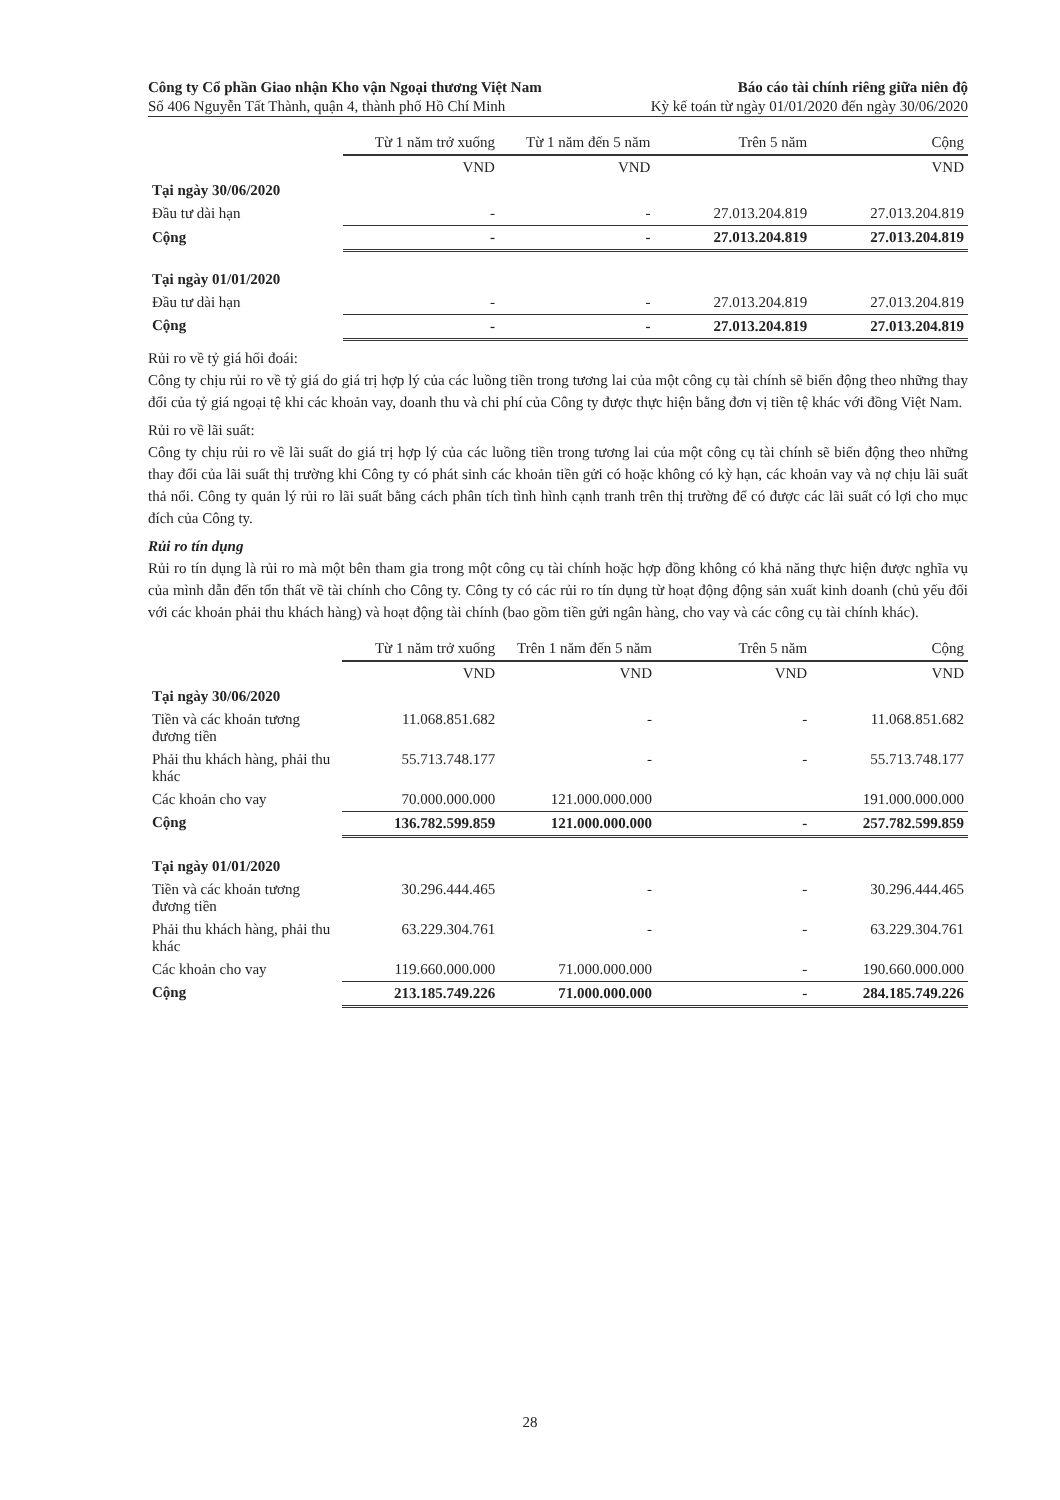Công ty Cổ phần Giao nhận Kho vận Ngoại thương Việt Nam
Số 406 Nguyễn Tất Thành, quận 4, thành phố Hồ Chí Minh
Báo cáo tài chính riêng giữa niên độ
Kỳ kế toán từ ngày 01/01/2020 đến ngày 30/06/2020
| | Từ 1 năm trở xuống | Từ 1 năm đến 5 năm | Trên 5 năm | Cộng |
| | VND | VND | | VND |
| Tại ngày 30/06/2020 | | | | |
| Đầu tư dài hạn | - | - | 27.013.204.819 | 27.013.204.819 |
| Cộng | - | - | 27.013.204.819 | 27.013.204.819 |
| Tại ngày 01/01/2020 | | | | |
| Đầu tư dài hạn | - | - | 27.013.204.819 | 27.013.204.819 |
| Cộng | - | - | 27.013.204.819 | 27.013.204.819 |
Rủi ro về tỷ giá hối đoái:
Công ty chịu rủi ro về tỷ giá do giá trị hợp lý của các luồng tiền trong tương lai của một công cụ tài chính sẽ biến động theo những thay đổi của tỷ giá ngoại tệ khi các khoản vay, doanh thu và chi phí của Công ty được thực hiện bằng đơn vị tiền tệ khác với đồng Việt Nam.
Rủi ro về lãi suất:
Công ty chịu rủi ro về lãi suất do giá trị hợp lý của các luồng tiền trong tương lai của một công cụ tài chính sẽ biến động theo những thay đổi của lãi suất thị trường khi Công ty có phát sinh các khoản tiền gửi có hoặc không có kỳ hạn, các khoản vay và nợ chịu lãi suất thả nổi. Công ty quản lý rủi ro lãi suất bằng cách phân tích tình hình cạnh tranh trên thị trường để có được các lãi suất có lợi cho mục đích của Công ty.
Rủi ro tín dụng
Rủi ro tín dụng là rủi ro mà một bên tham gia trong một công cụ tài chính hoặc hợp đồng không có khả năng thực hiện được nghĩa vụ của mình dẫn đến tổn thất về tài chính cho Công ty. Công ty có các rủi ro tín dụng từ hoạt động động sản xuất kinh doanh (chủ yếu đối với các khoản phải thu khách hàng) và hoạt động tài chính (bao gồm tiền gửi ngân hàng, cho vay và các công cụ tài chính khác).
| | Từ 1 năm trở xuống | Trên 1 năm đến 5 năm | Trên 5 năm | Cộng |
| | VND | VND | VND | VND |
| Tại ngày 30/06/2020 | | | | |
| Tiền và các khoản tương đương tiền | 11.068.851.682 | - | - | 11.068.851.682 |
| Phải thu khách hàng, phải thu khác | 55.713.748.177 | - | - | 55.713.748.177 |
| Các khoản cho vay | 70.000.000.000 | 121.000.000.000 | | 191.000.000.000 |
| Cộng | 136.782.599.859 | 121.000.000.000 | - | 257.782.599.859 |
| Tại ngày 01/01/2020 | | | | |
| Tiền và các khoản tương đương tiền | 30.296.444.465 | - | - | 30.296.444.465 |
| Phải thu khách hàng, phải thu khác | 63.229.304.761 | - | - | 63.229.304.761 |
| Các khoản cho vay | 119.660.000.000 | 71.000.000.000 | - | 190.660.000.000 |
| Cộng | 213.185.749.226 | 71.000.000.000 | - | 284.185.749.226 |
28